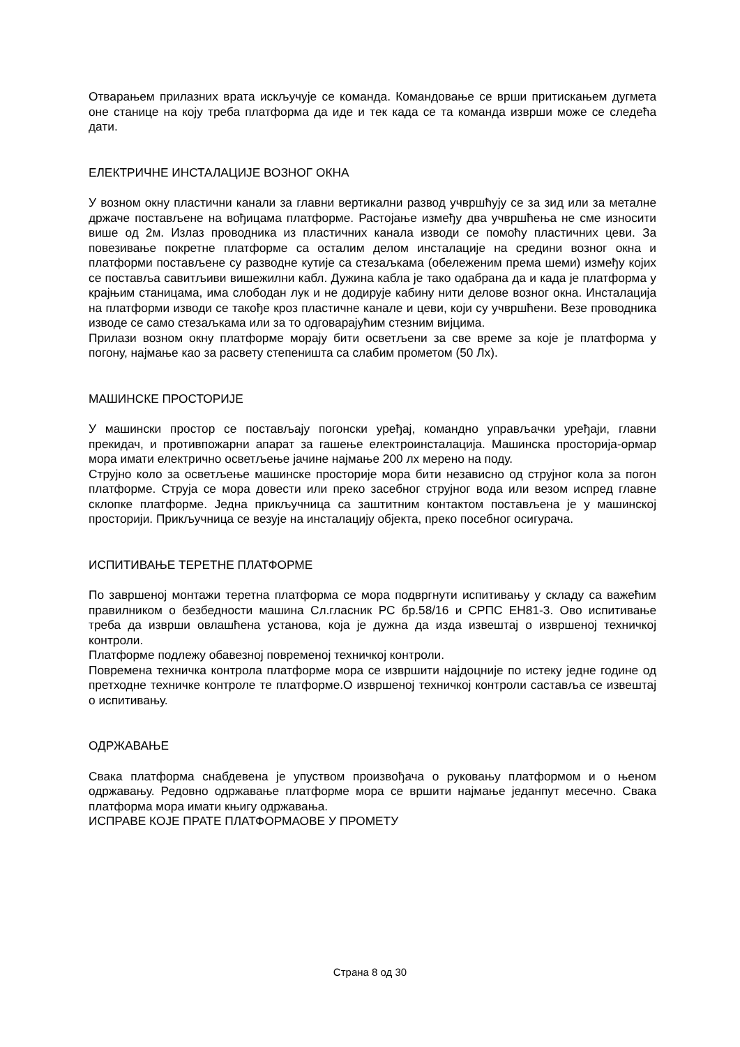Отварањем прилазних врата искључује се команда. Командовање се врши притискањем дугмета оне станице на коју треба платформа да иде и тек када се та команда изврши може се следећа дати.
ЕЛЕКТРИЧНЕ ИНСТАЛАЦИЈЕ ВОЗНОГ ОКНА
У возном окну пластични канали за главни вертикални развод учвршћују се за зид или за металне држаче постављене на вођицама платформе. Растојање између два учвршћења не сме износити више од 2м. Излаз проводника из пластичних канала изводи се помоћу пластичних цеви. За повезивање покретне платформе са осталим делом инсталације на средини возног окна и платформи постављене су разводне кутије са стезаљкама (обележеним према шеми) између којих се поставља савитљиви вишежилни кабл. Дужина кабла је тако одабрана да и када је платформа у крајњим станицама, има слободан лук и не додирује кабину нити делове возног окна. Инсталација на платформи изводи се такође кроз пластичне канале и цеви, који су учвршћени. Везе проводника изводе се само стезаљкама или за то одговарајућим стезним вијцима.
Прилази возном окну платформе морају бити осветљени за све време за које је платформа у погону, најмање као за расвету степеништа са слабим прометом (50 Лх).
МАШИНСКЕ ПРОСТОРИЈЕ
У машински простор се постављају погонски уређај, командно управљачки уређаји, главни прекидач, и противпожарни апарат за гашење електроинсталација. Машинска просторија-ормар мора имати електрично осветљење јачине најмање 200 лх мерено на поду.
Струјно коло за осветљење машинске просторије мора бити независно од струјног кола за погон платформе. Струја се мора довести или преко засебног струјног вода или везом испред главне склопке платформе. Једна прикључница са заштитним контактом постављена је у машинској просторији. Прикључница се везује на инсталацију објекта, преко посебног осигурача.
ИСПИТИВАЊЕ ТЕРЕТНЕ ПЛАТФОРМЕ
По завршеној монтажи теретна платформа се мора подвргнути испитивању у складу са важећим правилником о безбедности машина Сл.гласник РС бр.58/16 и СРПС ЕН81-3. Ово испитивање треба да изврши овлашћена установа, која је дужна да изда извештај о извршеној техничкој контроли.
Платформе подлежу обавезној повременој техничкој контроли.
Повремена техничка контрола платформе мора се извршити најдоцније по истеку једне године од претходне техничке контроле те платформе.О извршеној техничкој контроли саставља се извештај о испитивању.
ОДРЖАВАЊЕ
Свака платформа снабдевена је упуством произвођача о руковању платформом и о њеном одржавању. Редовно одржавање платформе мора се вршити најмање једанпут месечно. Свака платформа мора имати књигу одржавања.
ИСПРАВЕ КОЈЕ ПРАТЕ ПЛАТФОРМАОВЕ У ПРОМЕТУ
Страна 8 од 30